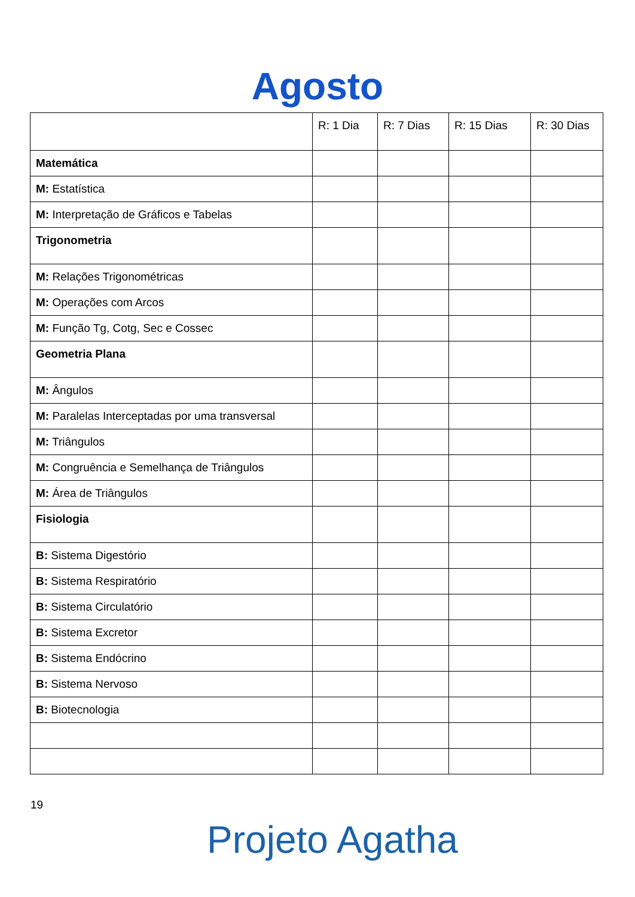Agosto
| | R: 1 Dia | R: 7 Dias | R: 15 Dias | R: 30 Dias |
| --- | --- | --- | --- | --- |
| Matemática | | | | |
| M: Estatística | | | | |
| M: Interpretação de Gráficos e Tabelas | | | | |
| Trigonometria | | | | |
| M: Relações Trigonométricas | | | | |
| M: Operações com Arcos | | | | |
| M: Função Tg, Cotg, Sec e Cossec | | | | |
| Geometria Plana | | | | |
| M: Ângulos | | | | |
| M: Paralelas Interceptadas por uma transversal | | | | |
| M: Triângulos | | | | |
| M: Congruência e Semelhança de Triângulos | | | | |
| M: Área de Triângulos | | | | |
| Fisiologia | | | | |
| B: Sistema Digestório | | | | |
| B: Sistema Respiratório | | | | |
| B: Sistema Circulatório | | | | |
| B: Sistema Excretor | | | | |
| B: Sistema Endócrino | | | | |
| B: Sistema Nervoso | | | | |
| B: Biotecnologia | | | | |
19
Projeto Agatha